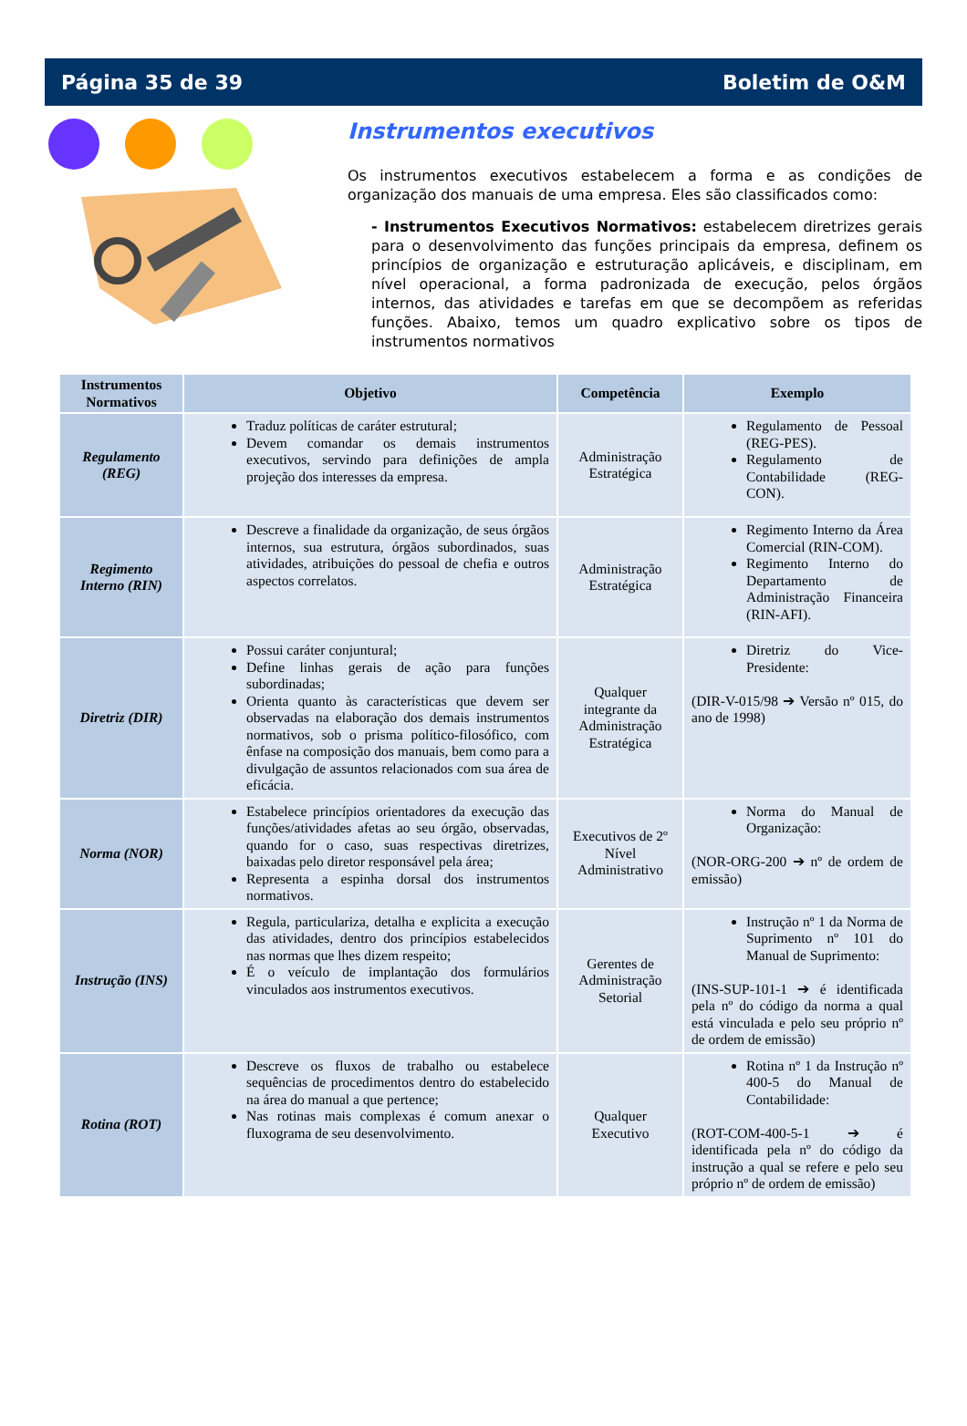Página 35 de 39 Boletim de O&M
Instrumentos executivos
Os instrumentos executivos estabelecem a forma e as condições de organização dos manuais de uma empresa. Eles são classificados como:
- Instrumentos Executivos Normativos: estabelecem diretrizes gerais para o desenvolvimento das funções principais da empresa, definem os princípios de organização e estruturação aplicáveis, e disciplinam, em nível operacional, a forma padronizada de execução, pelos órgãos internos, das atividades e tarefas em que se decompõem as referidas funções. Abaixo, temos um quadro explicativo sobre os tipos de instrumentos normativos
| Instrumentos Normativos | Objetivo | Competência | Exemplo |
| --- | --- | --- | --- |
| Regulamento (REG) | Traduz políticas de caráter estrutural; Devem comandar os demais instrumentos executivos, servindo para definições de ampla projeção dos interesses da empresa. | Administração Estratégica | Regulamento de Pessoal (REG-PES). Regulamento de Contabilidade (REG-CON). |
| Regimento Interno (RIN) | Descreve a finalidade da organização, de seus órgãos internos, sua estrutura, órgãos subordinados, suas atividades, atribuições do pessoal de chefia e outros aspectos correlatos. | Administração Estratégica | Regimento Interno da Área Comercial (RIN-COM). Regimento Interno do Departamento de Administração Financeira (RIN-AFI). |
| Diretriz (DIR) | Possui caráter conjuntural; Define linhas gerais de ação para funções subordinadas; Orienta quanto às características que devem ser observadas na elaboração dos demais instrumentos normativos, sob o prisma político-filosófico, com ênfase na composição dos manuais, bem como para a divulgação de assuntos relacionados com sua área de eficácia. | Qualquer integrante da Administração Estratégica | Diretriz do Vice-Presidente: (DIR-V-015/98 ➔ Versão nº 015, do ano de 1998) |
| Norma (NOR) | Estabelece princípios orientadores da execução das funções/atividades afetas ao seu órgão, observadas, quando for o caso, suas respectivas diretrizes, baixadas pelo diretor responsável pela área; Representa a espinha dorsal dos instrumentos normativos. | Executivos de 2º Nível Administrativo | Norma do Manual de Organização: (NOR-ORG-200 ➔ nº de ordem de emissão) |
| Instrução (INS) | Regula, particulariza, detalha e explicita a execução das atividades, dentro dos princípios estabelecidos nas normas que lhes dizem respeito; É o veículo de implantação dos formulários vinculados aos instrumentos executivos. | Gerentes de Administração Setorial | Instrução nº 1 da Norma de Suprimento nº 101 do Manual de Suprimento: (INS-SUP-101-1 ➔ é identificada pela nº do código da norma a qual está vinculada e pelo seu próprio nº de ordem de emissão) |
| Rotina (ROT) | Descreve os fluxos de trabalho ou estabelece sequências de procedimentos dentro do estabelecido na área do manual a que pertence; Nas rotinas mais complexas é comum anexar o fluxograma de seu desenvolvimento. | Qualquer Executivo | Rotina nº 1 da Instrução nº 400-5 do Manual de Contabilidade: (ROT-COM-400-5-1 ➔ é identificada pela nº do código da instrução a qual se refere e pelo seu próprio nº de ordem de emissão) |